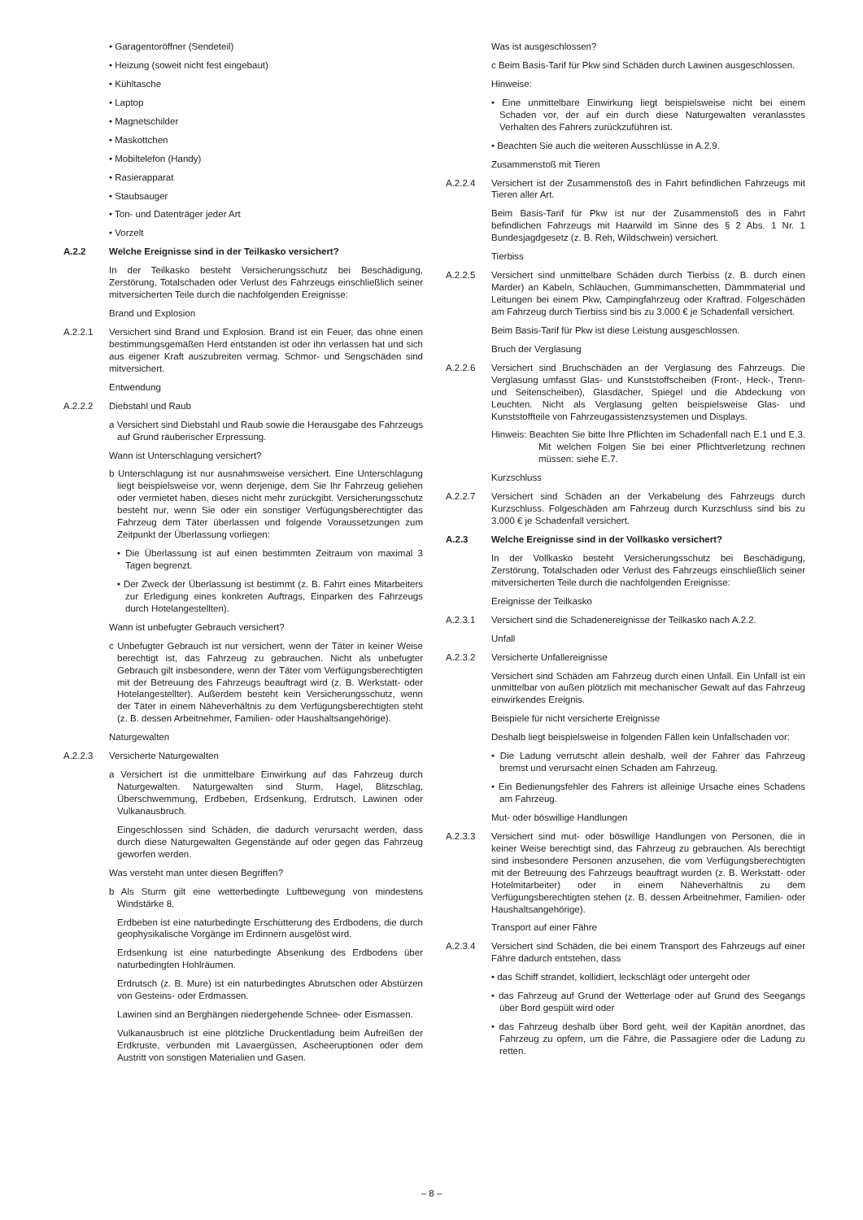• Garagentoröffner (Sendeteil)
• Heizung (soweit nicht fest eingebaut)
• Kühltasche
• Laptop
• Magnetschilder
• Maskottchen
• Mobiltelefon (Handy)
• Rasierapparat
• Staubsauger
• Ton- und Datenträger jeder Art
• Vorzelt
A.2.2 Welche Ereignisse sind in der Teilkasko versichert?
In der Teilkasko besteht Versicherungsschutz bei Beschädigung, Zerstörung, Totalschaden oder Verlust des Fahrzeugs einschließlich seiner mitversicherten Teile durch die nachfolgenden Ereignisse:
Brand und Explosion
A.2.2.1 Versichert sind Brand und Explosion. Brand ist ein Feuer, das ohne einen bestimmungsgemäßen Herd entstanden ist oder ihn verlassen hat und sich aus eigener Kraft auszubreiten vermag. Schmor- und Sengschäden sind mitversichert.
Entwendung
A.2.2.2 Diebstahl und Raub
a Versichert sind Diebstahl und Raub sowie die Herausgabe des Fahrzeugs auf Grund räuberischer Erpressung.
Wann ist Unterschlagung versichert?
b Unterschlagung ist nur ausnahmsweise versichert. Eine Unterschlagung liegt beispielsweise vor, wenn derjenige, dem Sie Ihr Fahrzeug geliehen oder vermietet haben, dieses nicht mehr zurückgibt. Versicherungsschutz besteht nur, wenn Sie oder ein sonstiger Verfügungsberechtigter das Fahrzeug dem Täter überlassen und folgende Voraussetzungen zum Zeitpunkt der Überlassung vorliegen:
• Die Überlassung ist auf einen bestimmten Zeitraum von maximal 3 Tagen begrenzt.
• Der Zweck der Überlassung ist bestimmt (z. B. Fahrt eines Mitarbeiters zur Erledigung eines konkreten Auftrags, Einparken des Fahrzeugs durch Hotelangestellten).
Wann ist unbefugter Gebrauch versichert?
c Unbefugter Gebrauch ist nur versichert, wenn der Täter in keiner Weise berechtigt ist, das Fahrzeug zu gebrauchen. Nicht als unbefugter Gebrauch gilt insbesondere, wenn der Täter vom Verfügungsberechtigten mit der Betreuung des Fahrzeugs beauftragt wird (z. B. Werkstatt- oder Hotelangestellter). Außerdem besteht kein Versicherungsschutz, wenn der Täter in einem Näheverhältnis zu dem Verfügungsberechtigten steht (z. B. dessen Arbeitnehmer, Familien- oder Haushaltsangehörige).
Naturgewalten
A.2.2.3 Versicherte Naturgewalten
a Versichert ist die unmittelbare Einwirkung auf das Fahrzeug durch Naturgewalten. Naturgewalten sind Sturm, Hagel, Blitzschlag, Überschwemmung, Erdbeben, Erdsenkung, Erdrutsch, Lawinen oder Vulkanausbruch.
Eingeschlossen sind Schäden, die dadurch verursacht werden, dass durch diese Naturgewalten Gegenstände auf oder gegen das Fahrzeug geworfen werden.
Was versteht man unter diesen Begriffen?
b Als Sturm gilt eine wetterbedingte Luftbewegung von mindestens Windstärke 8.
Erdbeben ist eine naturbedingte Erschütterung des Erdbodens, die durch geophysikalische Vorgänge im Erdinnern ausgelöst wird.
Erdsenkung ist eine naturbedingte Absenkung des Erdbodens über naturbedingten Hohlräumen.
Erdrutsch (z. B. Mure) ist ein naturbedingtes Abrutschen oder Abstürzen von Gesteins- oder Erdmassen.
Lawinen sind an Berghängen niedergehende Schnee- oder Eismassen.
Vulkanausbruch ist eine plötzliche Druckentladung beim Aufreißen der Erdkruste, verbunden mit Lavaergüssen, Ascheeruptionen oder dem Austritt von sonstigen Materialien und Gasen.
Was ist ausgeschlossen?
c Beim Basis-Tarif für Pkw sind Schäden durch Lawinen ausgeschlossen.
Hinweise:
• Eine unmittelbare Einwirkung liegt beispielsweise nicht bei einem Schaden vor, der auf ein durch diese Naturgewalten veranlasstes Verhalten des Fahrers zurückzuführen ist.
• Beachten Sie auch die weiteren Ausschlüsse in A.2.9.
Zusammenstoß mit Tieren
A.2.2.4 Versichert ist der Zusammenstoß des in Fahrt befindlichen Fahrzeugs mit Tieren aller Art.
Beim Basis-Tarif für Pkw ist nur der Zusammenstoß des in Fahrt befindlichen Fahrzeugs mit Haarwild im Sinne des § 2 Abs. 1 Nr. 1 Bundesjagdgesetz (z. B. Reh, Wildschwein) versichert.
Tierbiss
A.2.2.5 Versichert sind unmittelbare Schäden durch Tierbiss (z. B. durch einen Marder) an Kabeln, Schläuchen, Gummimanschetten, Dämmmaterial und Leitungen bei einem Pkw, Campingfahrzeug oder Kraftrad. Folgeschäden am Fahrzeug durch Tierbiss sind bis zu 3.000 € je Schadenfall versichert.
Beim Basis-Tarif für Pkw ist diese Leistung ausgeschlossen.
Bruch der Verglasung
A.2.2.6 Versichert sind Bruchschäden an der Verglasung des Fahrzeugs. Die Verglasung umfasst Glas- und Kunststoffscheiben (Front-, Heck-, Trenn- und Seitenscheiben), Glasdächer, Spiegel und die Abdeckung von Leuchten. Nicht als Verglasung gelten beispielsweise Glas- und Kunststoffteile von Fahrzeugassistenzsystemen und Displays.
Hinweis: Beachten Sie bitte Ihre Pflichten im Schadenfall nach E.1 und E.3. Mit welchen Folgen Sie bei einer Pflichtverletzung rechnen müssen: siehe E.7.
Kurzschluss
A.2.2.7 Versichert sind Schäden an der Verkabelung des Fahrzeugs durch Kurzschluss. Folgeschäden am Fahrzeug durch Kurzschluss sind bis zu 3.000 € je Schadenfall versichert.
A.2.3 Welche Ereignisse sind in der Vollkasko versichert?
In der Vollkasko besteht Versicherungsschutz bei Beschädigung, Zerstörung, Totalschaden oder Verlust des Fahrzeugs einschließlich seiner mitversicherten Teile durch die nachfolgenden Ereignisse:
Ereignisse der Teilkasko
A.2.3.1 Versichert sind die Schadenereignisse der Teilkasko nach A.2.2.
Unfall
A.2.3.2 Versicherte Unfallereignisse
Versichert sind Schäden am Fahrzeug durch einen Unfall. Ein Unfall ist ein unmittelbar von außen plötzlich mit mechanischer Gewalt auf das Fahrzeug einwirkendes Ereignis.
Beispiele für nicht versicherte Ereignisse
Deshalb liegt beispielsweise in folgenden Fällen kein Unfallschaden vor:
• Die Ladung verrutscht allein deshalb, weil der Fahrer das Fahrzeug bremst und verursacht einen Schaden am Fahrzeug.
• Ein Bedienungsfehler des Fahrers ist alleinige Ursache eines Schadens am Fahrzeug.
Mut- oder böswillige Handlungen
A.2.3.3 Versichert sind mut- oder böswillige Handlungen von Personen, die in keiner Weise berechtigt sind, das Fahrzeug zu gebrauchen. Als berechtigt sind insbesondere Personen anzusehen, die vom Verfügungsberechtigten mit der Betreuung des Fahrzeugs beauftragt wurden (z. B. Werkstatt- oder Hotelmitarbeiter) oder in einem Näheverhältnis zu dem Verfügungsberechtigten stehen (z. B. dessen Arbeitnehmer, Familien- oder Haushaltsangehörige).
Transport auf einer Fähre
A.2.3.4 Versichert sind Schäden, die bei einem Transport des Fahrzeugs auf einer Fähre dadurch entstehen, dass
• das Schiff strandet, kollidiert, leckschlägt oder untergeht oder
• das Fahrzeug auf Grund der Wetterlage oder auf Grund des Seegangs über Bord gespült wird oder
• das Fahrzeug deshalb über Bord geht, weil der Kapitän anordnet, das Fahrzeug zu opfern, um die Fähre, die Passagiere oder die Ladung zu retten.
– 8 –